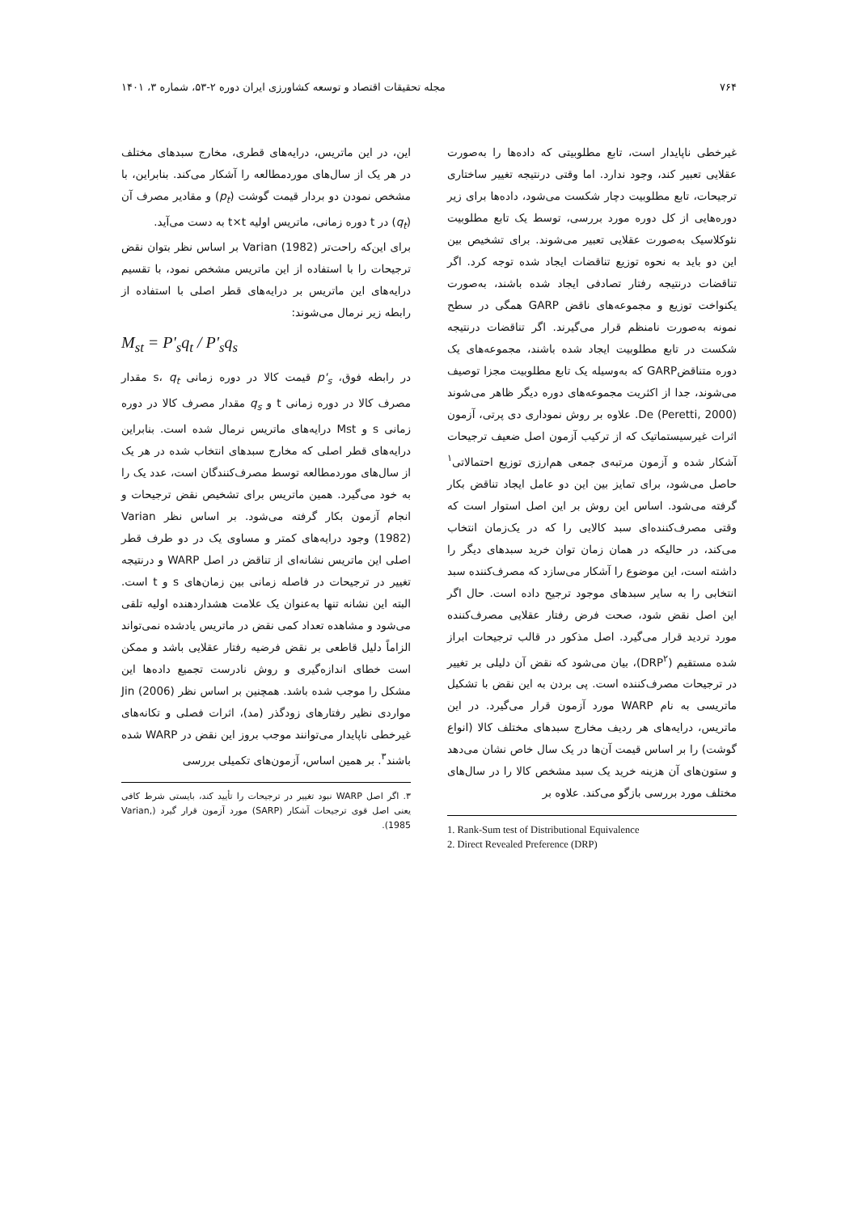۷۶۴ مجله تحقیقات اقتصاد و توسعه کشاورزی ایران دوره ۲-۵۳، شماره ۳، ۱۴۰۱
غیرخطی ناپایدار است، تابع مطلوبیتی که داده‌ها را به‌صورت عقلایی تعبیر کند، وجود ندارد. اما وقتی درنتیجه تغییر ساختاری ترجیحات، تابع مطلوبیت دچار شکست می‌شود، داده‌ها برای زیر دوره‌هایی از کل دوره مورد بررسی، توسط یک تابع مطلوبیت نئوکلاسیک به‌صورت عقلایی تعبیر می‌شوند. برای تشخیص بین این دو باید به نحوه توزیع تناقضات ایجاد شده توجه کرد. اگر تناقضات درنتیجه رفتار تصادفی ایجاد شده باشند، به‌صورت یکنواخت توزیع و مجموعه‌های ناقض GARP همگی در سطح نمونه به‌صورت نامنظم قرار می‌گیرند. اگر تناقضات درنتیجه شکست در تابع مطلوبیت ایجاد شده باشند، مجموعه‌های یک دوره متناقضGARP که به‌وسیله یک تابع مطلوبیت مجزا توصیف می‌شوند، جدا از اکثریت مجموعه‌های دوره دیگر ظاهر می‌شوند De (Peretti, 2000). علاوه بر روش نموداری دی پرتی، آزمون اثرات غیرسیستماتیک که از ترکیب آزمون اصل ضعیف ترجیحات آشکار شده و آزمون مرتبه‌ی جمعی هم‌ارزی توزیع احتمالاتی<sup>۱</sup> حاصل می‌شود، برای تمایز بین این دو عامل ایجاد تناقض بکار گرفته می‌شود. اساس این روش بر این اصل استوار است که وقتی مصرف‌کننده‌ای سبد کالایی را که در یک‌زمان انتخاب می‌کند، در حالیکه در همان زمان توان خرید سبدهای دیگر را داشته است، این موضوع را آشکار می‌سازد که مصرف‌کننده سبد انتخابی را به سایر سبدهای موجود ترجیح داده است. حال اگر این اصل نقض شود، صحت فرض رفتار عقلایی مصرف‌کننده مورد تردید قرار می‌گیرد. اصل مذکور در قالب ترجیحات ابراز شده مستقیم (DRP<sup>۲</sup>)، بیان می‌شود که نقض آن دلیلی بر تغییر در ترجیحات مصرف‌کننده است. پی بردن به این نقض با تشکیل ماتریسی به نام WARP مورد آزمون قرار می‌گیرد. در این ماتریس، درایه‌های هر ردیف مخارج سبدهای مختلف کالا (انواع گوشت) را بر اساس قیمت آن‌ها در یک سال خاص نشان می‌دهد و ستون‌های آن هزینه خرید یک سبد مشخص کالا را در سال‌های مختلف مورد بررسی بازگو می‌کند. علاوه بر
1. Rank-Sum test of Distributional Equivalence
2. Direct Revealed Preference (DRP)
این، در این ماتریس، درایه‌های قطری، مخارج سبدهای مختلف در هر یک از سال‌های موردمطالعه را آشکار می‌کند. بنابراین، با مشخص نمودن دو بردار قیمت گوشت (p<sub>t</sub>) و مقادیر مصرف آن (q<sub>t</sub>) در t دوره زمانی، ماتریس اولیه t×t به دست می‌آید.
برای این‌که راحت‌تر Varian (1982) بر اساس نظر بتوان نقض ترجیحات را با استفاده از این ماتریس مشخص نمود، با تقسیم درایه‌های این ماتریس بر درایه‌های قطر اصلی با استفاده از رابطه زیر نرمال می‌شوند:
M<sub>st</sub> = P'<sub>s</sub>q<sub>t</sub> / P'<sub>s</sub>q<sub>s</sub>
در رابطه فوق، p'<sub>s</sub> قیمت کالا در دوره زمانی s، q<sub>t</sub> مقدار مصرف کالا در دوره زمانی t و q<sub>s</sub> مقدار مصرف کالا در دوره زمانی s و Mst درایه‌های ماتریس نرمال شده است. بنابراین درایه‌های قطر اصلی که مخارج سبدهای انتخاب شده در هر یک از سال‌های موردمطالعه توسط مصرف‌کنندگان است، عدد یک را به خود می‌گیرد. همین ماتریس برای تشخیص نقض ترجیحات و انجام آزمون بکار گرفته می‌شود. بر اساس نظر Varian (1982) وجود درایه‌های کمتر و مساوی یک در دو طرف قطر اصلی این ماتریس نشانه‌ای از تناقض در اصل WARP و درنتیجه تغییر در ترجیحات در فاصله زمانی بین زمان‌های s و t است. البته این نشانه تنها به‌عنوان یک علامت هشداردهنده اولیه تلقی می‌شود و مشاهده تعداد کمی نقض در ماتریس یادشده نمی‌تواند الزاماً دلیل قاطعی بر نقض فرضیه رفتار عقلایی باشد و ممکن است خطای اندازه‌گیری و روش نادرست تجمیع داده‌ها این مشکل را موجب شده باشد. همچنین بر اساس نظر Jin (2006) مواردی نظیر رفتارهای زودگذر (مد)، اثرات فصلی و تکانه‌های غیرخطی ناپایدار می‌توانند موجب بروز این نقض در WARP شده باشند<sup>۳</sup>. بر همین اساس، آزمون‌های تکمیلی بررسی
۳. اگر اصل WARP نبود تغییر در ترجیحات را تأیید کند، بایستی شرط کافی یعنی اصل قوی ترجیحات آشکار (SARP) مورد آزمون قرار گیرد (Varian, 1985).